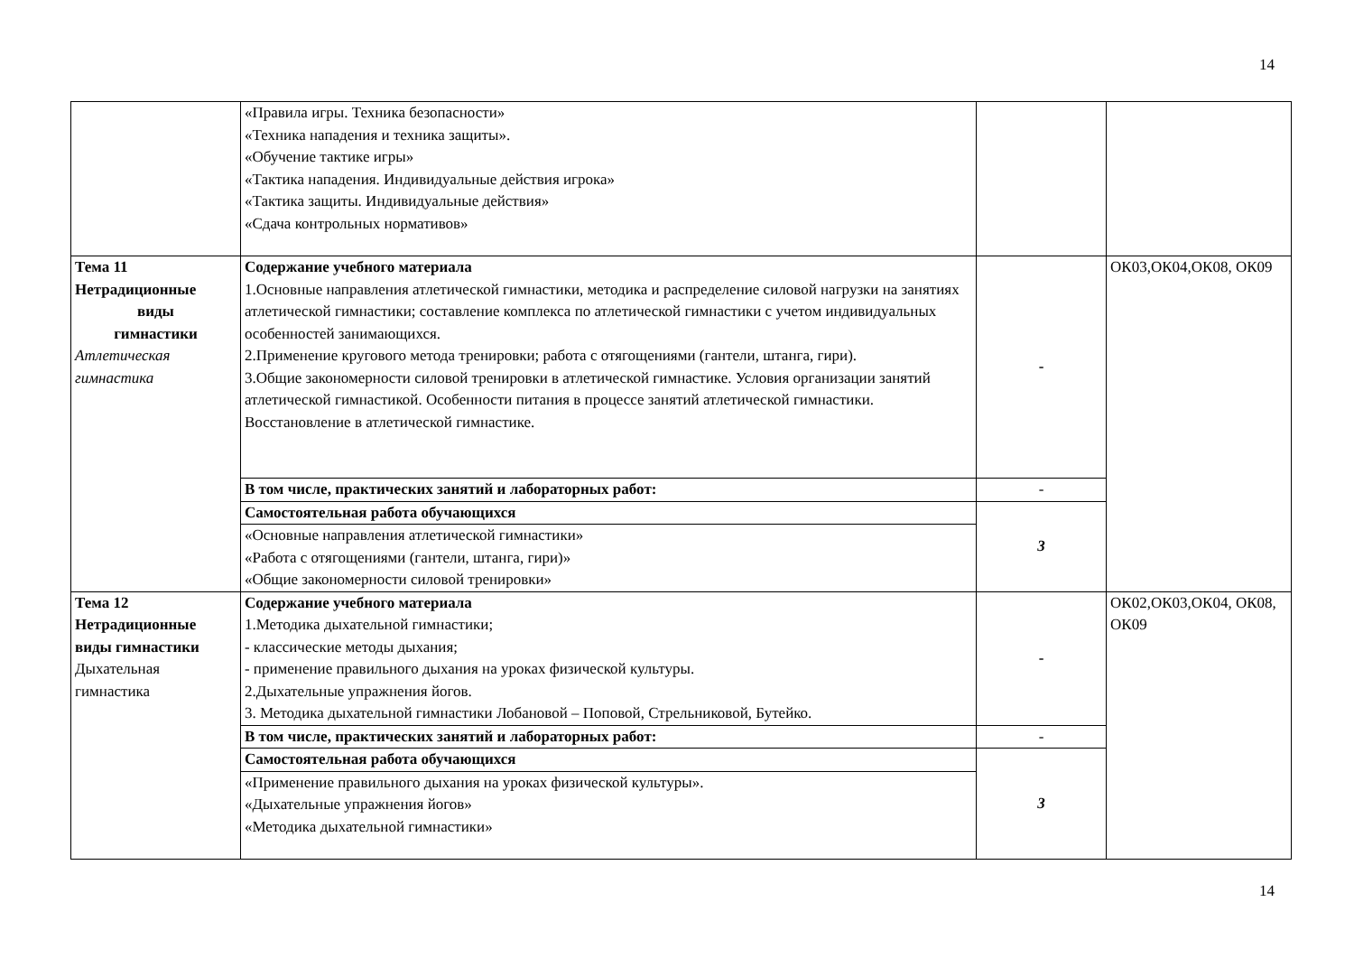14
| | «Правила игры. Техника безопасности» «Техника нападения и техника защиты». «Обучение тактике игры» «Тактика нападения. Индивидуальные действия игрока» «Тактика защиты. Индивидуальные действия» «Сдача контрольных нормативов» | | |
| Тема 11 Нетрадиционные виды гимнастики Атлетическая гимнастика | Содержание учебного материала 1.Основные направления атлетической гимнастики, методика и распределение силовой нагрузки на занятиях атлетической гимнастики; составление комплекса по атлетической гимнастики с учетом индивидуальных особенностей занимающихся. 2.Применение кругового метода тренировки; работа с отягощениями (гантели, штанга, гири). 3.Общие закономерности силовой тренировки в атлетической гимнастике. Условия организации занятий атлетической гимнастикой. Особенности питания в процессе занятий атлетической гимнастики. Восстановление в атлетической гимнастике. | - | ОК03,ОК04,ОК08, ОК09 |
| | В том числе, практических занятий и лабораторных работ: | - | |
| | Самостоятельная работа обучающихся | 3 | |
| | «Основные направления атлетической гимнастики» «Работа с отягощениями (гантели, штанга, гири)» «Общие закономерности силовой тренировки» | | |
| Тема 12 Нетрадиционные виды гимнастики Дыхательная гимнастика | Содержание учебного материала 1.Методика дыхательной гимнастики; - классические методы дыхания; - применение правильного дыхания на уроках физической культуры. 2.Дыхательные упражнения йогов. 3. Методика дыхательной гимнастики Лобановой – Поповой, Стрельниковой, Бутейко. | - | ОК02,ОК03,ОК04, ОК08, ОК09 |
| | В том числе, практических занятий и лабораторных работ: | - | |
| | Самостоятельная работа обучающихся | 3 | |
| | «Применение правильного дыхания на уроках физической культуры». «Дыхательные упражнения йогов» «Методика дыхательной гимнастики» | | |
14